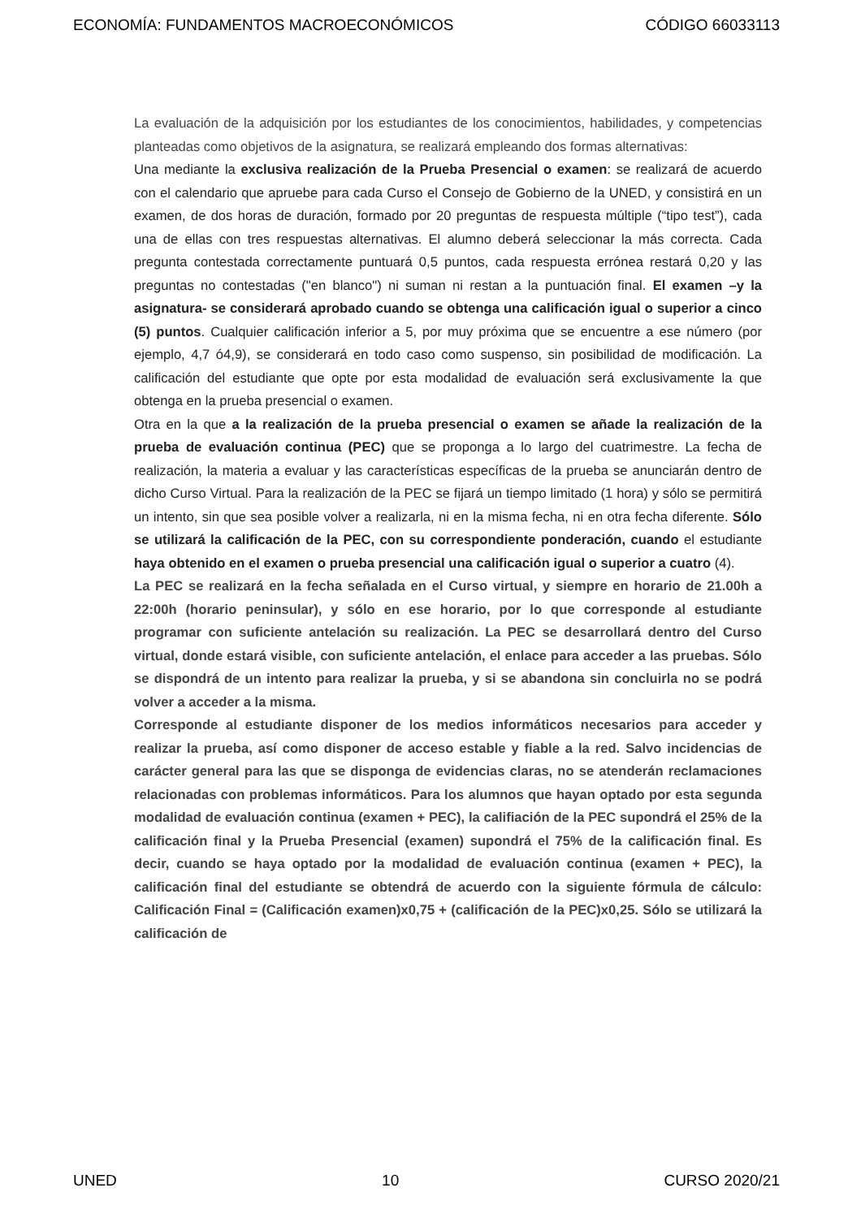ECONOMÍA: FUNDAMENTOS MACROECONÓMICOS CÓDIGO 66033113
La evaluación de la adquisición por los estudiantes de los conocimientos, habilidades, y competencias planteadas como objetivos de la asignatura, se realizará empleando dos formas alternativas:
Una mediante la exclusiva realización de la Prueba Presencial o examen: se realizará de acuerdo con el calendario que apruebe para cada Curso el Consejo de Gobierno de la UNED, y consistirá en un examen, de dos horas de duración, formado por 20 preguntas de respuesta múltiple (“tipo test”), cada una de ellas con tres respuestas alternativas. El alumno deberá seleccionar la más correcta. Cada pregunta contestada correctamente puntuará 0,5 puntos, cada respuesta errónea restará 0,20 y las preguntas no contestadas ("en blanco") ni suman ni restan a la puntuación final. El examen –y la asignatura- se considerará aprobado cuando se obtenga una calificación igual o superior a cinco (5) puntos. Cualquier calificación inferior a 5, por muy próxima que se encuentre a ese número (por ejemplo, 4,7 ó4,9), se considerará en todo caso como suspenso, sin posibilidad de modificación. La calificación del estudiante que opte por esta modalidad de evaluación será exclusivamente la que obtenga en la prueba presencial o examen.
Otra en la que a la realización de la prueba presencial o examen se añade la realización de la prueba de evaluación continua (PEC) que se proponga a lo largo del cuatrimestre. La fecha de realización, la materia a evaluar y las características específicas de la prueba se anunciarán dentro de dicho Curso Virtual. Para la realización de la PEC se fijará un tiempo limitado (1 hora) y sólo se permitirá un intento, sin que sea posible volver a realizarla, ni en la misma fecha, ni en otra fecha diferente. Sólo se utilizará la calificación de la PEC, con su correspondiente ponderación, cuando el estudiante haya obtenido en el examen o prueba presencial una calificación igual o superior a cuatro (4).
La PEC se realizará en la fecha señalada en el Curso virtual, y siempre en horario de 21.00h a 22:00h (horario peninsular), y sólo en ese horario, por lo que corresponde al estudiante programar con suficiente antelación su realización. La PEC se desarrollará dentro del Curso virtual, donde estará visible, con suficiente antelación, el enlace para acceder a las pruebas. Sólo se dispondrá de un intento para realizar la prueba, y si se abandona sin concluirla no se podrá volver a acceder a la misma.
Corresponde al estudiante disponer de los medios informáticos necesarios para acceder y realizar la prueba, así como disponer de acceso estable y fiable a la red. Salvo incidencias de carácter general para las que se disponga de evidencias claras, no se atenderán reclamaciones relacionadas con problemas informáticos. Para los alumnos que hayan optado por esta segunda modalidad de evaluación continua (examen + PEC), la califiación de la PEC supondrá el 25% de la calificación final y la Prueba Presencial (examen) supondrá el 75% de la calificación final. Es decir, cuando se haya optado por la modalidad de evaluación continua (examen + PEC), la calificación final del estudiante se obtendrá de acuerdo con la siguiente fórmula de cálculo: Calificación Final = (Calificación examen)x0,75 + (calificación de la PEC)x0,25. Sólo se utilizará la calificación de
UNED 10 CURSO 2020/21